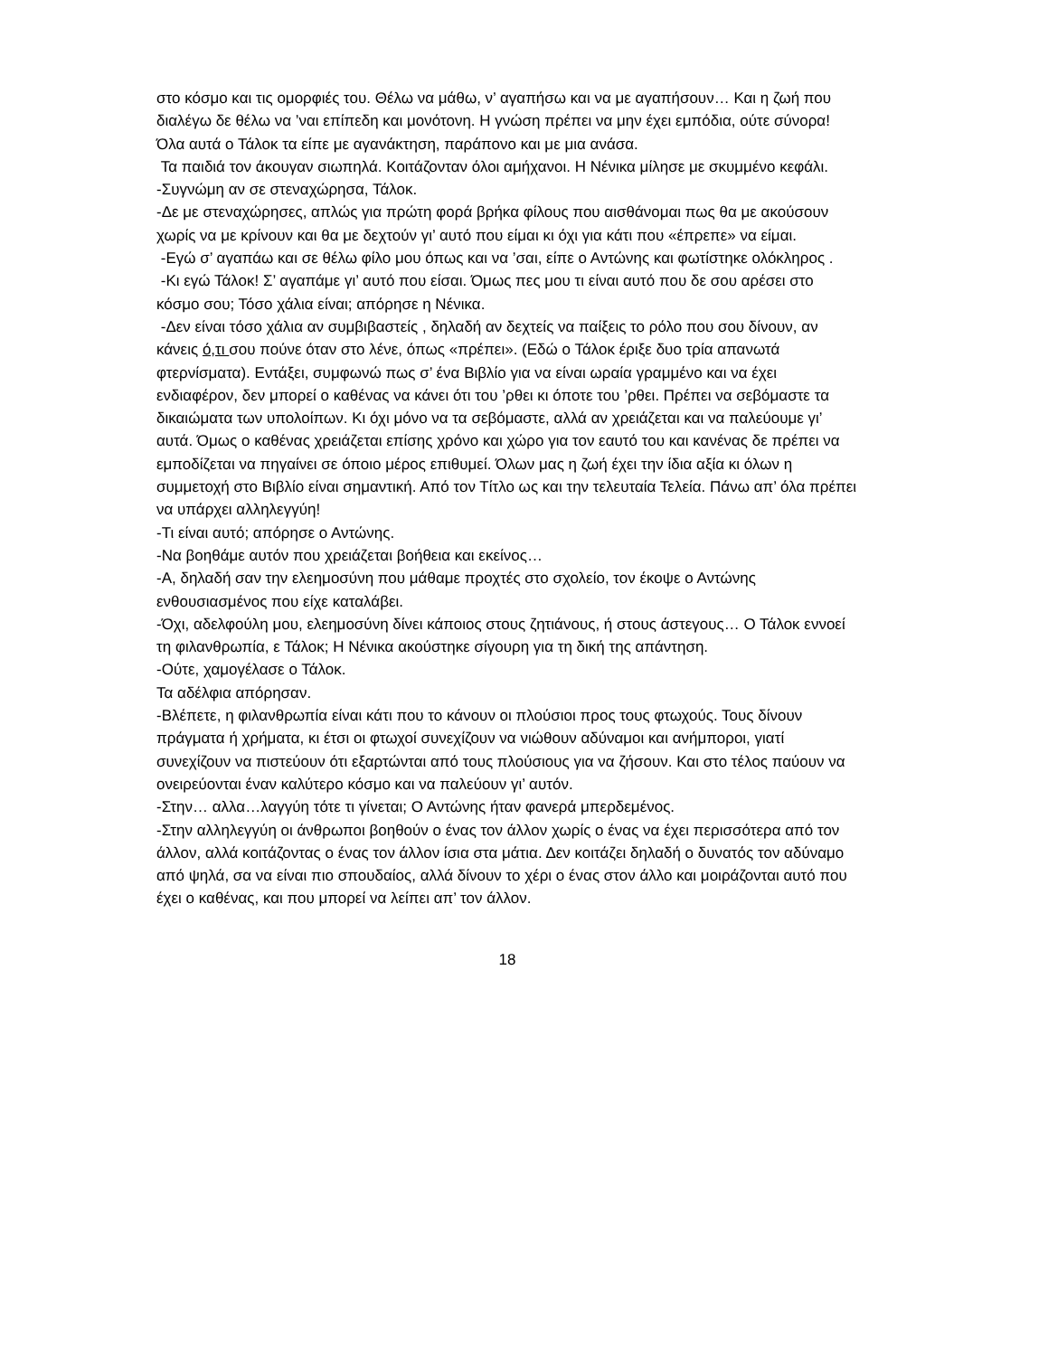στο κόσμο και τις ομορφιές του. Θέλω να μάθω, ν’ αγαπήσω και να με αγαπήσουν… Και η ζωή που διαλέγω δε θέλω να ’ναι επίπεδη και μονότονη. Η γνώση πρέπει να μην έχει εμπόδια, ούτε σύνορα! Όλα αυτά ο Τάλοκ τα είπε με αγανάκτηση, παράπονο και με μια ανάσα.
Τα παιδιά τον άκουγαν σιωπηλά. Κοιτάζονταν όλοι αμήχανοι. Η Νένικα μίλησε με σκυμμένο κεφάλι.
-Συγνώμη αν σε στεναχώρησα, Τάλοκ.
-Δε με στεναχώρησες, απλώς για πρώτη φορά βρήκα φίλους που αισθάνομαι πως θα με ακούσουν χωρίς να με κρίνουν και θα με δεχτούν γι’ αυτό που είμαι κι όχι για κάτι που «έπρεπε» να είμαι.
-Εγώ σ’ αγαπάω και σε θέλω φίλο μου όπως και να ’σαι, είπε ο Αντώνης και φωτίστηκε ολόκληρος .
-Κι εγώ Τάλοκ! Σ’ αγαπάμε γι’ αυτό που είσαι. Όμως πες μου τι είναι αυτό που δε σου αρέσει στο κόσμο σου; Τόσο χάλια είναι; απόρησε η Νένικα.
-Δεν είναι τόσο χάλια αν συμβιβαστείς , δηλαδή αν δεχτείς να παίξεις το ρόλο που σου δίνουν, αν κάνεις ό,τι σου πούνε όταν στο λένε, όπως «πρέπει». (Εδώ ο Τάλοκ έριξε δυο τρία απανωτά φτερνίσματα). Εντάξει, συμφωνώ πως σ’ ένα Βιβλίο για να είναι ωραία γραμμένο και να έχει ενδιαφέρον, δεν μπορεί ο καθένας να κάνει ότι του ’ρθει κι όποτε του ’ρθει. Πρέπει να σεβόμαστε τα δικαιώματα των υπολοίπων. Κι όχι μόνο να τα σεβόμαστε, αλλά αν χρειάζεται και να παλεύουμε γι’ αυτά. Όμως ο καθένας χρειάζεται επίσης χρόνο και χώρο για τον εαυτό του και κανένας δε πρέπει να εμποδίζεται να πηγαίνει σε όποιο μέρος επιθυμεί. Όλων μας η ζωή έχει την ίδια αξία κι όλων η συμμετοχή στο Βιβλίο είναι σημαντική. Από τον Τίτλο ως και την τελευταία Τελεία. Πάνω απ’ όλα πρέπει να υπάρχει αλληλεγγύη!
-Τι είναι αυτό; απόρησε ο Αντώνης.
-Να βοηθάμε αυτόν που χρειάζεται βοήθεια και εκείνος…
-Α, δηλαδή σαν την ελεημοσύνη που μάθαμε προχτές στο σχολείο, τον έκοψε ο Αντώνης ενθουσιασμένος που είχε καταλάβει.
-Όχι, αδελφούλη μου, ελεημοσύνη δίνει κάποιος στους ζητιάνους, ή στους άστεγους… Ο Τάλοκ εννοεί τη φιλανθρωπία, ε Τάλοκ; Η Νένικα ακούστηκε σίγουρη για τη δική της απάντηση.
-Ούτε, χαμογέλασε ο Τάλοκ.
Τα αδέλφια απόρησαν.
-Βλέπετε, η φιλανθρωπία είναι κάτι που το κάνουν οι πλούσιοι προς τους φτωχούς. Τους δίνουν πράγματα ή χρήματα, κι έτσι οι φτωχοί συνεχίζουν να νιώθουν αδύναμοι και ανήμποροι, γιατί συνεχίζουν να πιστεύουν ότι εξαρτώνται από τους πλούσιους για να ζήσουν. Και στο τέλος παύουν να ονειρεύονται έναν καλύτερο κόσμο και να παλεύουν γι’ αυτόν.
-Στην… αλλα…λαγγύη τότε τι γίνεται; Ο Αντώνης ήταν φανερά μπερδεμένος.
-Στην αλληλεγγύη οι άνθρωποι βοηθούν ο ένας τον άλλον χωρίς ο ένας να έχει περισσότερα από τον άλλον, αλλά κοιτάζοντας ο ένας τον άλλον ίσια στα μάτια. Δεν κοιτάζει δηλαδή ο δυνατός τον αδύναμο από ψηλά, σα να είναι πιο σπουδαίος, αλλά δίνουν το χέρι ο ένας στον άλλο και μοιράζονται αυτό που έχει ο καθένας, και που μπορεί να λείπει απ’ τον άλλον.
18